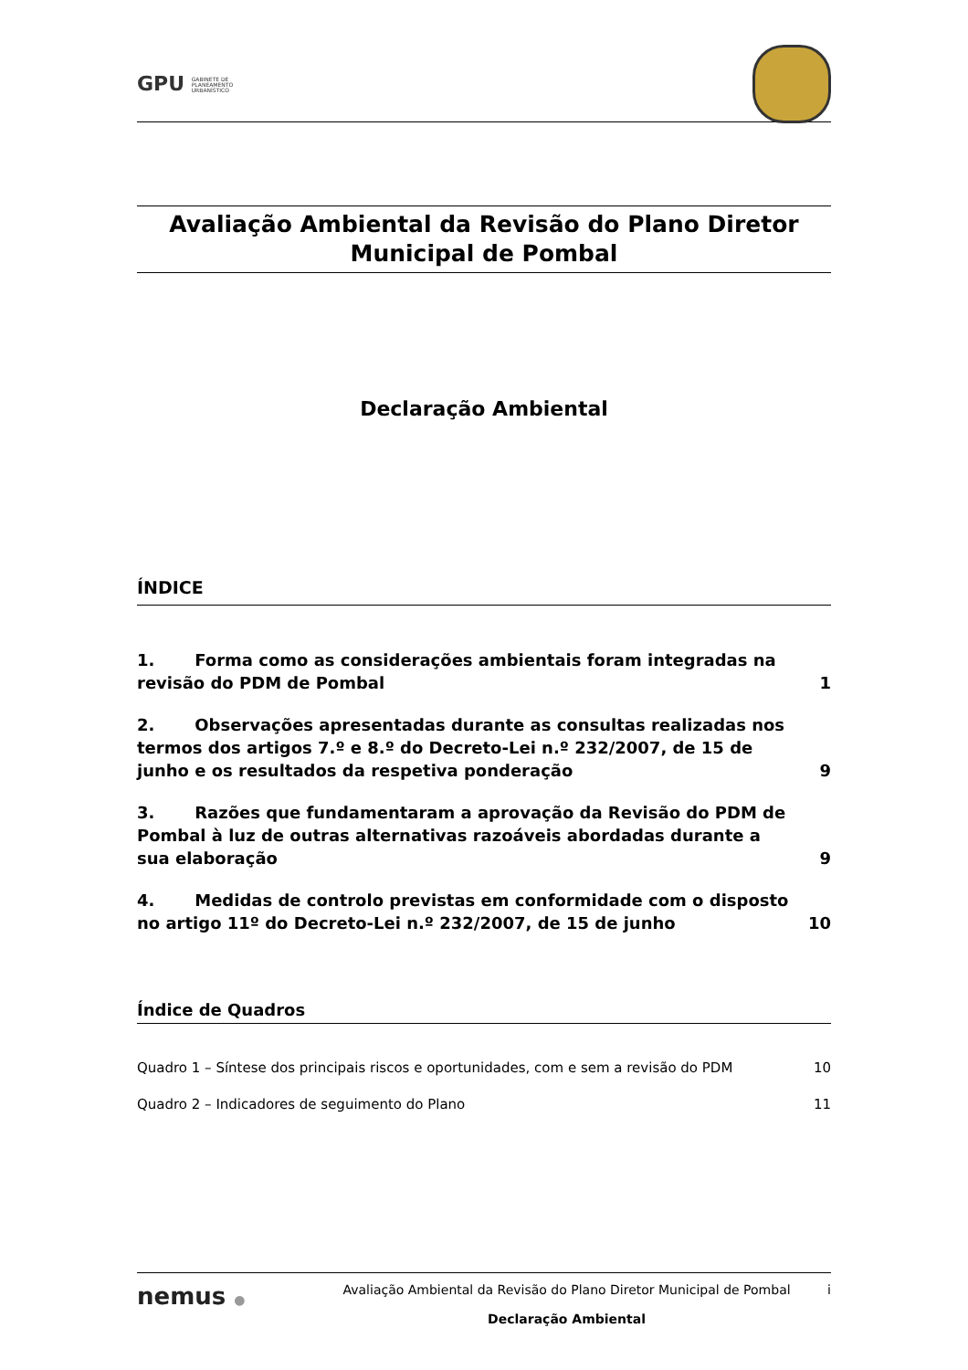GPU GABINETE DE
PLANEAMENTO
URBANÍSTICO
Avaliação Ambiental da Revisão do Plano Diretor
Municipal de Pombal
Declaração Ambiental
ÍNDICE
1. Forma como as considerações ambientais foram integradas na revisão do PDM de Pombal 1
2. Observações apresentadas durante as consultas realizadas nos termos dos artigos 7.º e 8.º do Decreto-Lei n.º 232/2007, de 15 de junho e os resultados da respetiva ponderação 9
3. Razões que fundamentaram a aprovação da Revisão do PDM de Pombal à luz de outras alternativas razoáveis abordadas durante a sua elaboração 9
4. Medidas de controlo previstas em conformidade com o disposto no artigo 11º do Decreto-Lei n.º 232/2007, de 15 de junho 10
Índice de Quadros
Quadro 1 – Síntese dos principais riscos e oportunidades, com e sem a revisão do PDM 10
Quadro 2 – Indicadores de seguimento do Plano 11
nemus ● Avaliação Ambiental da Revisão do Plano Diretor Municipal de Pombal
Declaração Ambiental
i